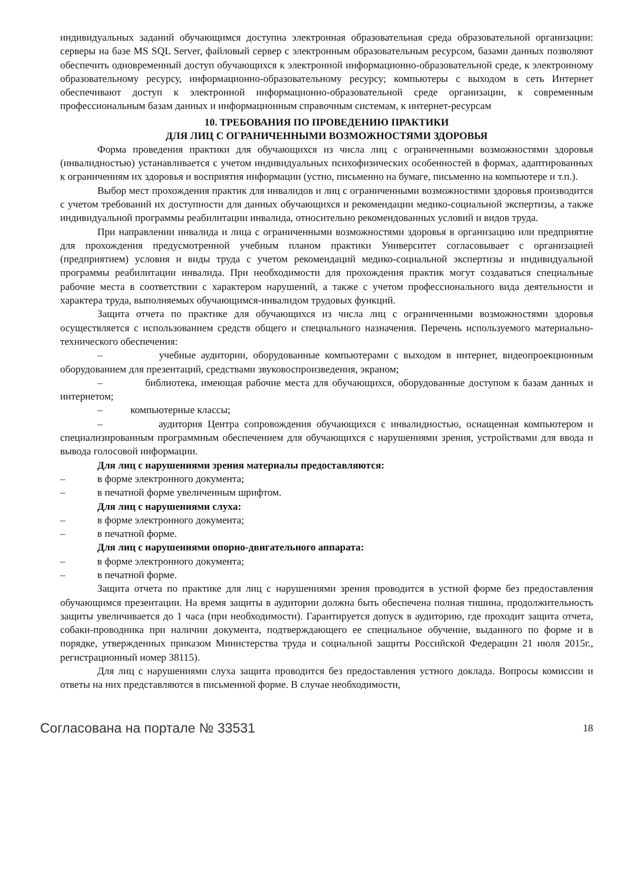индивидуальных заданий обучающимся доступна электронная образовательная среда образовательной организации: серверы на базе MS SQL Server, файловый сервер с электронным образовательным ресурсом, базами данных позволяют обеспечить одновременный доступ обучающихся к электронной информационно-образовательной среде, к электронному образовательному ресурсу, информационно-образовательному ресурсу; компьютеры с выходом в сеть Интернет обеспечивают доступ к электронной информационно-образовательной среде организации, к современным профессиональным базам данных и информационным справочным системам, к интернет-ресурсам
10. ТРЕБОВАНИЯ ПО ПРОВЕДЕНИЮ ПРАКТИКИ
ДЛЯ ЛИЦ С ОГРАНИЧЕННЫМИ ВОЗМОЖНОСТЯМИ ЗДОРОВЬЯ
Форма проведения практики для обучающихся из числа лиц с ограниченными возможностями здоровья (инвалидностью) устанавливается с учетом индивидуальных психофизических особенностей в формах, адаптированных к ограничениям их здоровья и восприятия информации (устно, письменно на бумаге, письменно на компьютере и т.п.).
Выбор мест прохождения практик для инвалидов и лиц с ограниченными возможностями здоровья производится с учетом требований их доступности для данных обучающихся и рекомендации медико-социальной экспертизы, а также индивидуальной программы реабилитации инвалида, относительно рекомендованных условий и видов труда.
При направлении инвалида и лица с ограниченными возможностями здоровья в организацию или предприятие для прохождения предусмотренной учебным планом практики Университет согласовывает с организацией (предприятием) условия и виды труда с учетом рекомендаций медико-социальной экспертизы и индивидуальной программы реабилитации инвалида. При необходимости для прохождения практик могут создаваться специальные рабочие места в соответствии с характером нарушений, а также с учетом профессионального вида деятельности и характера труда, выполняемых обучающимся-инвалидом трудовых функций.
Защита отчета по практике для обучающихся из числа лиц с ограниченными возможностями здоровья осуществляется с использованием средств общего и специального назначения. Перечень используемого материально-технического обеспечения:
– учебные аудитории, оборудованные компьютерами с выходом в интернет, видеопроекционным оборудованием для презентаций, средствами звуковоспроизведения, экраном;
– библиотека, имеющая рабочие места для обучающихся, оборудованные доступом к базам данных и интернетом;
– компьютерные классы;
– аудитория Центра сопровождения обучающихся с инвалидностью, оснащенная компьютером и специализированным программным обеспечением для обучающихся с нарушениями зрения, устройствами для ввода и вывода голосовой информации.
Для лиц с нарушениями зрения материалы предоставляются:
– в форме электронного документа;
– в печатной форме увеличенным шрифтом.
Для лиц с нарушениями слуха:
– в форме электронного документа;
– в печатной форме.
Для лиц с нарушениями опорно-двигательного аппарата:
– в форме электронного документа;
– в печатной форме.
Защита отчета по практике для лиц с нарушениями зрения проводится в устной форме без предоставления обучающимся презентации. На время защиты в аудитории должна быть обеспечена полная тишина, продолжительность защиты увеличивается до 1 часа (при необходимости). Гарантируется допуск в аудиторию, где проходит защита отчета, собаки-проводника при наличии документа, подтверждающего ее специальное обучение, выданного по форме и в порядке, утвержденных приказом Министерства труда и социальной защиты Российской Федерации 21 июля 2015г., регистрационный номер 38115).
Для лиц с нарушениями слуха защита проводится без предоставления устного доклада. Вопросы комиссии и ответы на них представляются в письменной форме. В случае необходимости,
Согласована на портале № 33531 18